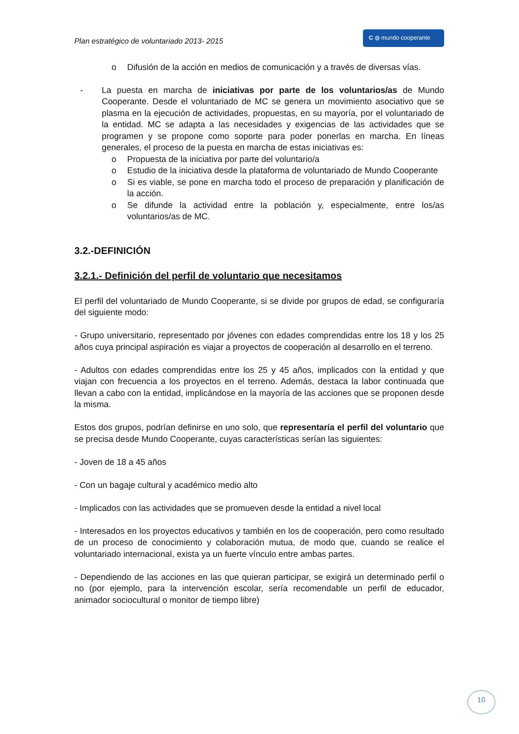Plan estratégico de voluntariado 2013- 2015
C ◍ mundo cooperante
o Difusión de la acción en medios de comunicación y a través de diversas vías.
- La puesta en marcha de iniciativas por parte de los voluntarios/as de Mundo Cooperante. Desde el voluntariado de MC se genera un movimiento asociativo que se plasma en la ejecución de actividades, propuestas, en su mayoría, por el voluntariado de la entidad. MC se adapta a las necesidades y exigencias de las actividades que se programen y se propone como soporte para poder ponerlas en marcha. En líneas generales, el proceso de la puesta en marcha de estas iniciativas es:
o Propuesta de la iniciativa por parte del voluntario/a
o Estudio de la iniciativa desde la plataforma de voluntariado de Mundo Cooperante
o Si es viable, se pone en marcha todo el proceso de preparación y planificación de la acción.
o Se difunde la actividad entre la población y, especialmente, entre los/as voluntarios/as de MC.
3.2.-DEFINICIÓN
3.2.1.- Definición del perfil de voluntario que necesitamos
El perfil del voluntariado de Mundo Cooperante, si se divide por grupos de edad, se configuraría del siguiente modo:
- Grupo universitario, representado por jóvenes con edades comprendidas entre los 18 y los 25 años cuya principal aspiración es viajar a proyectos de cooperación al desarrollo en el terreno.
- Adultos con edades comprendidas entre los 25 y 45 años, implicados con la entidad y que viajan con frecuencia a los proyectos en el terreno. Además, destaca la labor continuada que llevan a cabo con la entidad, implicándose en la mayoría de las acciones que se proponen desde la misma.
Estos dos grupos, podrían definirse en uno solo, que representaría el perfil del voluntario que se precisa desde Mundo Cooperante, cuyas características serían las siguientes:
- Joven de 18 a 45 años
- Con un bagaje cultural y académico medio alto
- Implicados con las actividades que se promueven desde la entidad a nivel local
- Interesados en los proyectos educativos y también en los de cooperación, pero como resultado de un proceso de conocimiento y colaboración mutua, de modo que, cuando se realice el voluntariado internacional, exista ya un fuerte vínculo entre ambas partes.
- Dependiendo de las acciones en las que quieran participar, se exigirá un determinado perfil o no (por ejemplo, para la intervención escolar, sería recomendable un perfil de educador, animador sociocultural o monitor de tiempo libre)
10